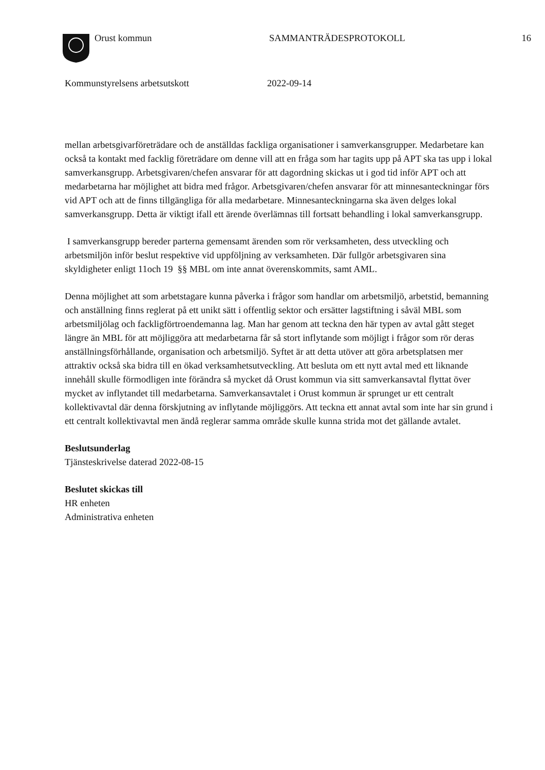Orust kommun SAMMANTRÄDESPROTOKOLL 16
Kommunstyrelsens arbetsutskott 2022-09-14
mellan arbetsgivarföreträdare och de anställdas fackliga organisationer i samverkansgrupper. Medarbetare kan också ta kontakt med facklig företrädare om denne vill att en fråga som har tagits upp på APT ska tas upp i lokal samverkansgrupp. Arbetsgivaren/chefen ansvarar för att dagordning skickas ut i god tid inför APT och att medarbetarna har möjlighet att bidra med frågor. Arbetsgivaren/chefen ansvarar för att minnesanteckningar förs vid APT och att de finns tillgängliga för alla medarbetare. Minnesanteckningarna ska även delges lokal samverkansgrupp. Detta är viktigt ifall ett ärende överlämnas till fortsatt behandling i lokal samverkansgrupp.
I samverkansgrupp bereder parterna gemensamt ärenden som rör verksamheten, dess utveckling och arbetsmiljön inför beslut respektive vid uppföljning av verksamheten. Där fullgör arbetsgivaren sina skyldigheter enligt 11och 19 §§ MBL om inte annat överenskommits, samt AML.
Denna möjlighet att som arbetstagare kunna påverka i frågor som handlar om arbetsmiljö, arbetstid, bemanning och anställning finns reglerat på ett unikt sätt i offentlig sektor och ersätter lagstiftning i såväl MBL som arbetsmiljölag och fackligförtroendemanna lag. Man har genom att teckna den här typen av avtal gått steget längre än MBL för att möjliggöra att medarbetarna får så stort inflytande som möjligt i frågor som rör deras anställningsförhållande, organisation och arbetsmiljö. Syftet är att detta utöver att göra arbetsplatsen mer attraktiv också ska bidra till en ökad verksamhetsutveckling. Att besluta om ett nytt avtal med ett liknande innehåll skulle förmodligen inte förändra så mycket då Orust kommun via sitt samverkansavtal flyttat över mycket av inflytandet till medarbetarna. Samverkansavtalet i Orust kommun är sprunget ur ett centralt kollektivavtal där denna förskjutning av inflytande möjliggörs. Att teckna ett annat avtal som inte har sin grund i ett centralt kollektivavtal men ändå reglerar samma område skulle kunna strida mot det gällande avtalet.
Beslutsunderlag
Tjänsteskrivelse daterad 2022-08-15
Beslutet skickas till
HR enheten
Administrativa enheten